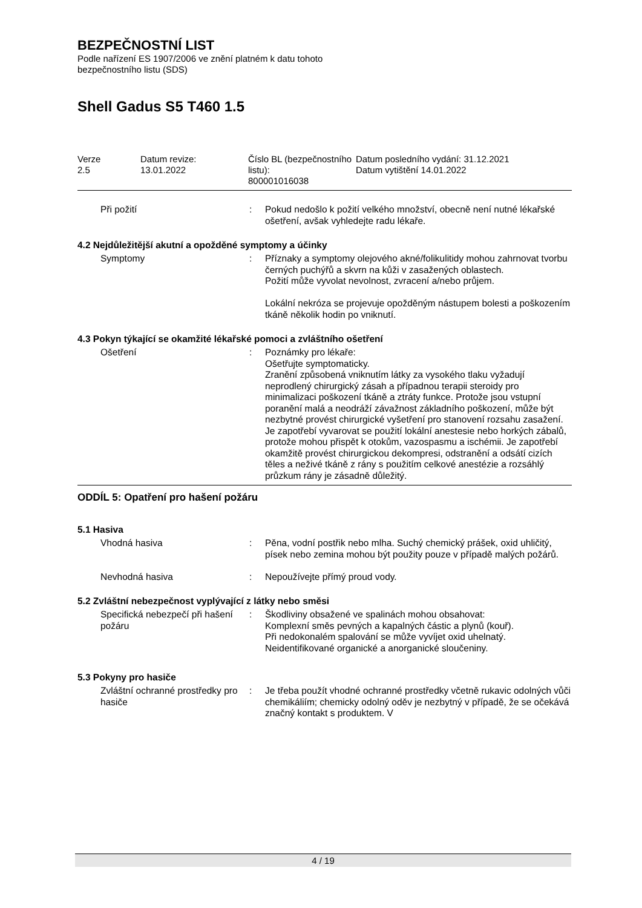BEZPEČNOSTNÍ LIST
Podle nařízení ES 1907/2006 ve znění platném k datu tohoto
bezpečnostního listu (SDS)
Shell Gadus S5 T460 1.5
| Verze 2.5 | Datum revize: 13.01.2022 | Číslo BL (bezpečnostního listu): 800001016038 | Datum posledního vydání: 31.12.2021 Datum vytištění 14.01.2022 |
| Při požití | : | Pokud nedošlo k požití velkého množství, obecně není nutné lékařské ošetření, avšak vyhledejte radu lékaře. |
4.2 Nejdůležitější akutní a opožděné symptomy a účinky
| Symptomy | : | Příznaky a symptomy olejového akné/folikulitidy mohou zahrnovat tvorbu černých puchýřů a skvrn na kůži v zasažených oblastech. Požití může vyvolat nevolnost, zvracení a/nebo průjem. Lokální nekróza se projevuje opožděným nástupem bolesti a poškozením tkáně několik hodin po vniknutí. |
4.3 Pokyn týkající se okamžité lékařské pomoci a zvláštního ošetření
| Ošetření | : | Poznámky pro lékaře: Ošetřujte symptomaticky. Zranění způsobená vniknutím látky za vysokého tlaku vyžadují neprodlený chirurgický zásah a případnou terapii steroidy pro minimalizaci poškození tkáně a ztráty funkce. Protože jsou vstupní poranění malá a neodráží závažnost základního poškození, může být nezbytné provést chirurgické vyšetření pro stanovení rozsahu zasažení. Je zapotřebí vyvarovat se použití lokální anestesie nebo horkých zábalů, protože mohou přispět k otokům, vazospasmu a ischémii. Je zapotřebí okamžitě provést chirurgickou dekompresi, odstranění a odsátí cizích těles a neživé tkáně z rány s použitím celkové anestézie a rozsáhlý průzkum rány je zásadně důležitý. |
ODDÍL 5: Opatření pro hašení požáru
5.1 Hasiva
| Vhodná hasiva | : | Pěna, vodní postřik nebo mlha. Suchý chemický prášek, oxid uhličitý, písek nebo zemina mohou být použity pouze v případě malých požárů. |
| Nevhodná hasiva | : | Nepoužívejte přímý proud vody. |
5.2 Zvláštní nebezpečnost vyplývající z látky nebo směsi
| Specifická nebezpečí při hašení požáru | : | Škodliviny obsažené ve spalinách mohou obsahovat: Komplexní směs pevných a kapalných částic a plynů (kouř). Při nedokonalém spalování se může vyvíjet oxid uhelnatý. Neidentifikované organické a anorganické sloučeniny. |
5.3 Pokyny pro hasiče
| Zvláštní ochranné prostředky pro hasiče | : | Je třeba použít vhodné ochranné prostředky včetně rukavic odolných vůči chemikáliím; chemicky odolný oděv je nezbytný v případě, že se očekává značný kontakt s produktem. V |
4 / 19